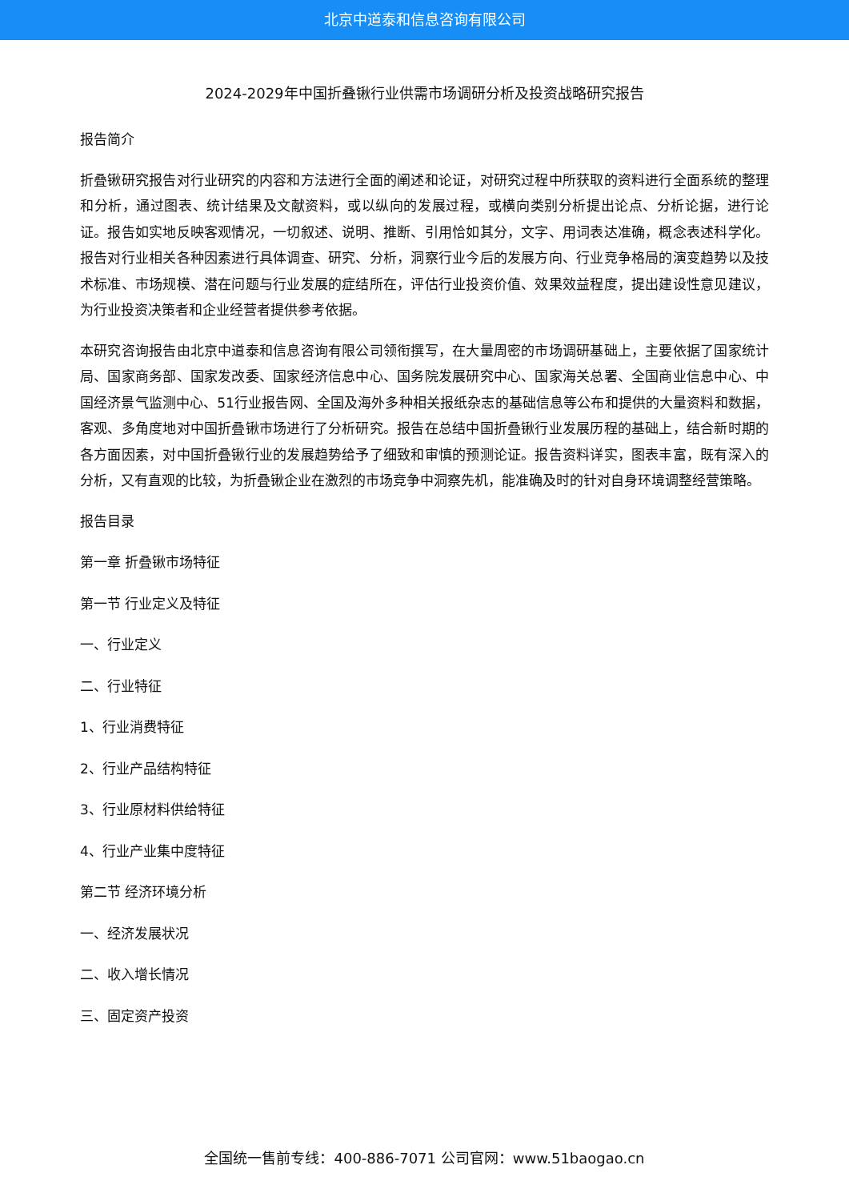北京中道泰和信息咨询有限公司
2024-2029年中国折叠锹行业供需市场调研分析及投资战略研究报告
报告简介
折叠锹研究报告对行业研究的内容和方法进行全面的阐述和论证，对研究过程中所获取的资料进行全面系统的整理和分析，通过图表、统计结果及文献资料，或以纵向的发展过程，或横向类别分析提出论点、分析论据，进行论证。报告如实地反映客观情况，一切叙述、说明、推断、引用恰如其分，文字、用词表达准确，概念表述科学化。报告对行业相关各种因素进行具体调查、研究、分析，洞察行业今后的发展方向、行业竞争格局的演变趋势以及技术标准、市场规模、潜在问题与行业发展的症结所在，评估行业投资价值、效果效益程度，提出建设性意见建议，为行业投资决策者和企业经营者提供参考依据。
本研究咨询报告由北京中道泰和信息咨询有限公司领衔撰写，在大量周密的市场调研基础上，主要依据了国家统计局、国家商务部、国家发改委、国家经济信息中心、国务院发展研究中心、国家海关总署、全国商业信息中心、中国经济景气监测中心、51行业报告网、全国及海外多种相关报纸杂志的基础信息等公布和提供的大量资料和数据，客观、多角度地对中国折叠锹市场进行了分析研究。报告在总结中国折叠锹行业发展历程的基础上，结合新时期的各方面因素，对中国折叠锹行业的发展趋势给予了细致和审慎的预测论证。报告资料详实，图表丰富，既有深入的分析，又有直观的比较，为折叠锹企业在激烈的市场竞争中洞察先机，能准确及时的针对自身环境调整经营策略。
报告目录
第一章 折叠锹市场特征
第一节 行业定义及特征
一、行业定义
二、行业特征
1、行业消费特征
2、行业产品结构特征
3、行业原材料供给特征
4、行业产业集中度特征
第二节 经济环境分析
一、经济发展状况
二、收入增长情况
三、固定资产投资
全国统一售前专线：400-886-7071 公司官网：www.51baogao.cn